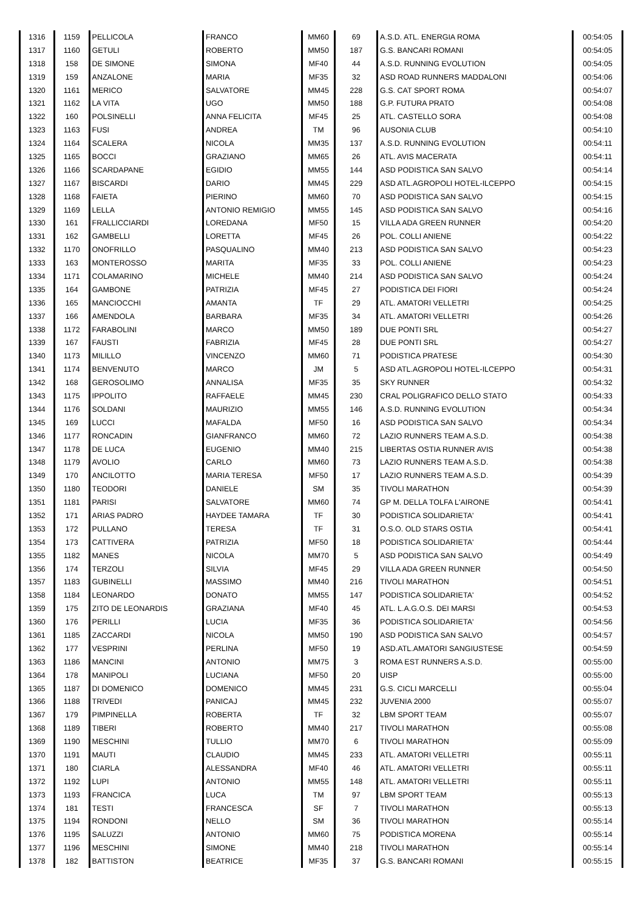| 1316 | 1159 | PELLICOLA | FRANCO | MM60 | 69 | A.S.D. ATL. ENERGIA ROMA | 00:54:05 |
| 1317 | 1160 | GETULI | ROBERTO | MM50 | 187 | G.S. BANCARI ROMANI | 00:54:05 |
| 1318 | 158 | DE SIMONE | SIMONA | MF40 | 44 | A.S.D. RUNNING EVOLUTION | 00:54:05 |
| 1319 | 159 | ANZALONE | MARIA | MF35 | 32 | ASD ROAD RUNNERS MADDALONI | 00:54:06 |
| 1320 | 1161 | MERICO | SALVATORE | MM45 | 228 | G.S. CAT SPORT ROMA | 00:54:07 |
| 1321 | 1162 | LA VITA | UGO | MM50 | 188 | G.P. FUTURA PRATO | 00:54:08 |
| 1322 | 160 | POLSINELLI | ANNA FELICITA | MF45 | 25 | ATL. CASTELLO SORA | 00:54:08 |
| 1323 | 1163 | FUSI | ANDREA | TM | 96 | AUSONIA CLUB | 00:54:10 |
| 1324 | 1164 | SCALERA | NICOLA | MM35 | 137 | A.S.D. RUNNING EVOLUTION | 00:54:11 |
| 1325 | 1165 | BOCCI | GRAZIANO | MM65 | 26 | ATL. AVIS MACERATA | 00:54:11 |
| 1326 | 1166 | SCARDAPANE | EGIDIO | MM55 | 144 | ASD PODISTICA SAN SALVO | 00:54:14 |
| 1327 | 1167 | BISCARDI | DARIO | MM45 | 229 | ASD ATL.AGROPOLI HOTEL-ILCEPPO | 00:54:15 |
| 1328 | 1168 | FAIETA | PIERINO | MM60 | 70 | ASD PODISTICA SAN SALVO | 00:54:15 |
| 1329 | 1169 | LELLA | ANTONIO REMIGIO | MM55 | 145 | ASD PODISTICA SAN SALVO | 00:54:16 |
| 1330 | 161 | FRALLICCIARDI | LOREDANA | MF50 | 15 | VILLA ADA GREEN RUNNER | 00:54:20 |
| 1331 | 162 | GAMBELLI | LORETTA | MF45 | 26 | POL. COLLI ANIENE | 00:54:22 |
| 1332 | 1170 | ONOFRILLO | PASQUALINO | MM40 | 213 | ASD PODISTICA SAN SALVO | 00:54:23 |
| 1333 | 163 | MONTEROSSO | MARITA | MF35 | 33 | POL. COLLI ANIENE | 00:54:23 |
| 1334 | 1171 | COLAMARINO | MICHELE | MM40 | 214 | ASD PODISTICA SAN SALVO | 00:54:24 |
| 1335 | 164 | GAMBONE | PATRIZIA | MF45 | 27 | PODISTICA DEI FIORI | 00:54:24 |
| 1336 | 165 | MANCIOCCHI | AMANTA | TF | 29 | ATL. AMATORI VELLETRI | 00:54:25 |
| 1337 | 166 | AMENDOLA | BARBARA | MF35 | 34 | ATL. AMATORI VELLETRI | 00:54:26 |
| 1338 | 1172 | FARABOLINI | MARCO | MM50 | 189 | DUE PONTI SRL | 00:54:27 |
| 1339 | 167 | FAUSTI | FABRIZIA | MF45 | 28 | DUE PONTI SRL | 00:54:27 |
| 1340 | 1173 | MILILLO | VINCENZO | MM60 | 71 | PODISTICA PRATESE | 00:54:30 |
| 1341 | 1174 | BENVENUTO | MARCO | JM | 5 | ASD ATL.AGROPOLI HOTEL-ILCEPPO | 00:54:31 |
| 1342 | 168 | GEROSOLIMO | ANNALISA | MF35 | 35 | SKY RUNNER | 00:54:32 |
| 1343 | 1175 | IPPOLITO | RAFFAELE | MM45 | 230 | CRAL POLIGRAFICO DELLO STATO | 00:54:33 |
| 1344 | 1176 | SOLDANI | MAURIZIO | MM55 | 146 | A.S.D. RUNNING EVOLUTION | 00:54:34 |
| 1345 | 169 | LUCCI | MAFALDA | MF50 | 16 | ASD PODISTICA SAN SALVO | 00:54:34 |
| 1346 | 1177 | RONCADIN | GIANFRANCO | MM60 | 72 | LAZIO RUNNERS TEAM A.S.D. | 00:54:38 |
| 1347 | 1178 | DE LUCA | EUGENIO | MM40 | 215 | LIBERTAS OSTIA RUNNER AVIS | 00:54:38 |
| 1348 | 1179 | AVOLIO | CARLO | MM60 | 73 | LAZIO RUNNERS TEAM A.S.D. | 00:54:38 |
| 1349 | 170 | ANCILOTTO | MARIA TERESA | MF50 | 17 | LAZIO RUNNERS TEAM A.S.D. | 00:54:39 |
| 1350 | 1180 | TEODORI | DANIELE | SM | 35 | TIVOLI MARATHON | 00:54:39 |
| 1351 | 1181 | PARISI | SALVATORE | MM60 | 74 | GP M. DELLA TOLFA L'AIRONE | 00:54:41 |
| 1352 | 171 | ARIAS PADRO | HAYDEE TAMARA | TF | 30 | PODISTICA SOLIDARIETA' | 00:54:41 |
| 1353 | 172 | PULLANO | TERESA | TF | 31 | O.S.O. OLD STARS OSTIA | 00:54:41 |
| 1354 | 173 | CATTIVERA | PATRIZIA | MF50 | 18 | PODISTICA SOLIDARIETA' | 00:54:44 |
| 1355 | 1182 | MANES | NICOLA | MM70 | 5 | ASD PODISTICA SAN SALVO | 00:54:49 |
| 1356 | 174 | TERZOLI | SILVIA | MF45 | 29 | VILLA ADA GREEN RUNNER | 00:54:50 |
| 1357 | 1183 | GUBINELLI | MASSIMO | MM40 | 216 | TIVOLI MARATHON | 00:54:51 |
| 1358 | 1184 | LEONARDO | DONATO | MM55 | 147 | PODISTICA SOLIDARIETA' | 00:54:52 |
| 1359 | 175 | ZITO DE LEONARDIS | GRAZIANA | MF40 | 45 | ATL. L.A.G.O.S. DEI MARSI | 00:54:53 |
| 1360 | 176 | PERILLI | LUCIA | MF35 | 36 | PODISTICA SOLIDARIETA' | 00:54:56 |
| 1361 | 1185 | ZACCARDI | NICOLA | MM50 | 190 | ASD PODISTICA SAN SALVO | 00:54:57 |
| 1362 | 177 | VESPRINI | PERLINA | MF50 | 19 | ASD.ATL.AMATORI SANGIUSTESE | 00:54:59 |
| 1363 | 1186 | MANCINI | ANTONIO | MM75 | 3 | ROMA EST RUNNERS A.S.D. | 00:55:00 |
| 1364 | 178 | MANIPOLI | LUCIANA | MF50 | 20 | UISP | 00:55:00 |
| 1365 | 1187 | DI DOMENICO | DOMENICO | MM45 | 231 | G.S. CICLI MARCELLI | 00:55:04 |
| 1366 | 1188 | TRIVEDI | PANICAJ | MM45 | 232 | JUVENIA 2000 | 00:55:07 |
| 1367 | 179 | PIMPINELLA | ROBERTA | TF | 32 | LBM SPORT TEAM | 00:55:07 |
| 1368 | 1189 | TIBERI | ROBERTO | MM40 | 217 | TIVOLI MARATHON | 00:55:08 |
| 1369 | 1190 | MESCHINI | TULLIO | MM70 | 6 | TIVOLI MARATHON | 00:55:09 |
| 1370 | 1191 | MAUTI | CLAUDIO | MM45 | 233 | ATL. AMATORI VELLETRI | 00:55:11 |
| 1371 | 180 | CIARLA | ALESSANDRA | MF40 | 46 | ATL. AMATORI VELLETRI | 00:55:11 |
| 1372 | 1192 | LUPI | ANTONIO | MM55 | 148 | ATL. AMATORI VELLETRI | 00:55:11 |
| 1373 | 1193 | FRANCICA | LUCA | TM | 97 | LBM SPORT TEAM | 00:55:13 |
| 1374 | 181 | TESTI | FRANCESCA | SF | 7 | TIVOLI MARATHON | 00:55:13 |
| 1375 | 1194 | RONDONI | NELLO | SM | 36 | TIVOLI MARATHON | 00:55:14 |
| 1376 | 1195 | SALUZZI | ANTONIO | MM60 | 75 | PODISTICA MORENA | 00:55:14 |
| 1377 | 1196 | MESCHINI | SIMONE | MM40 | 218 | TIVOLI MARATHON | 00:55:14 |
| 1378 | 182 | BATTISTON | BEATRICE | MF35 | 37 | G.S. BANCARI ROMANI | 00:55:15 |